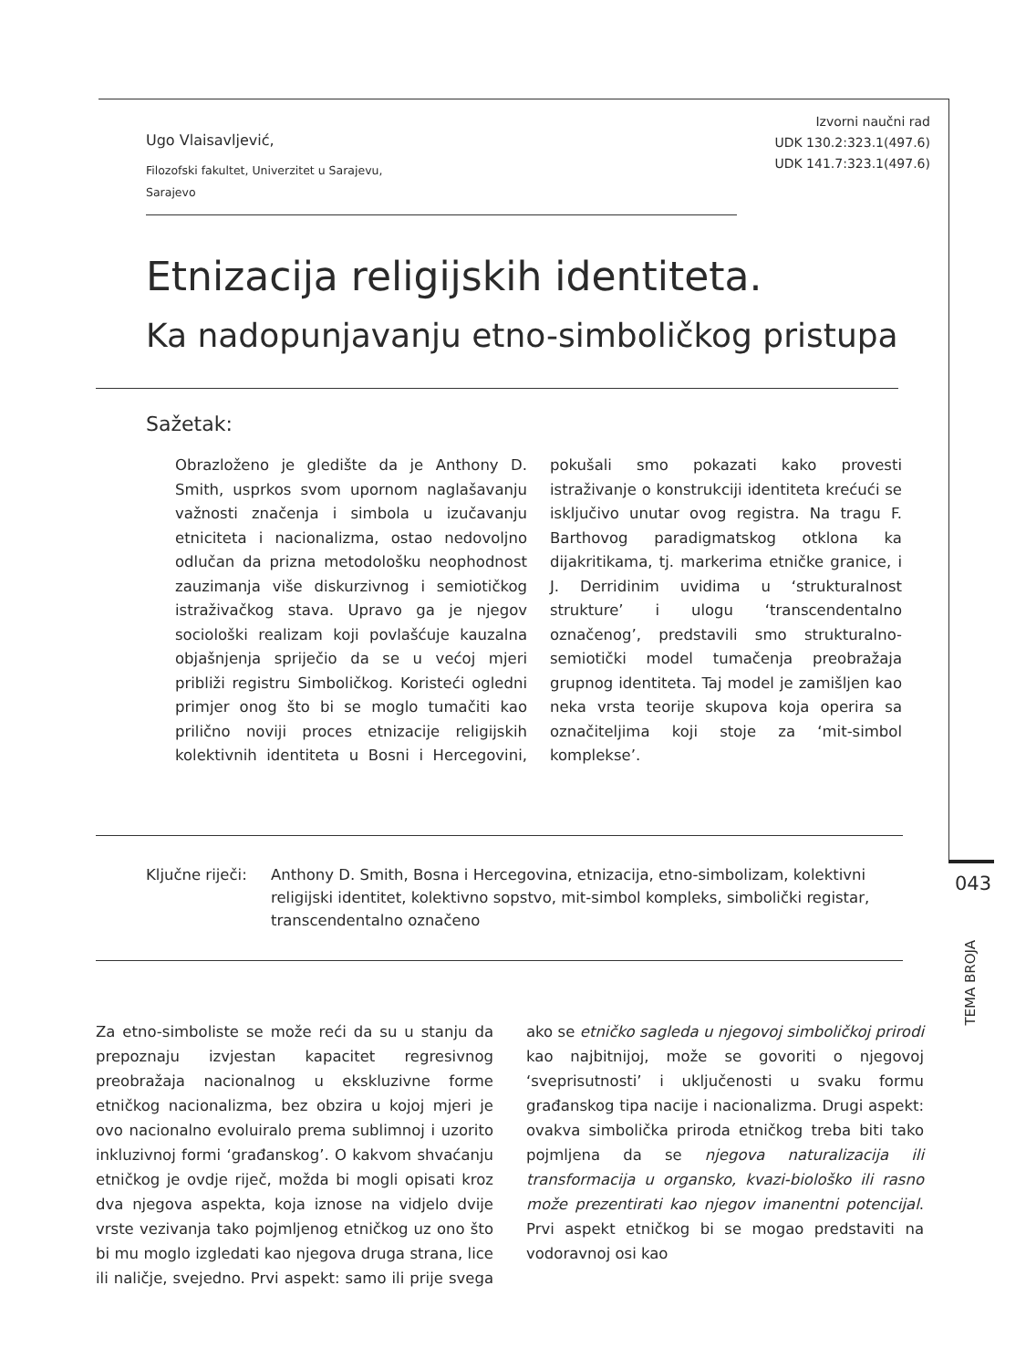Izvorni naučni rad
UDK 130.2:323.1(497.6)
UDK 141.7:323.1(497.6)
Ugo Vlaisavljević,
Filozofski fakultet, Univerzitet u Sarajevu,
Sarajevo
Etnizacija religijskih identiteta.
Ka nadopunjavanju etno-simboličkog pristupa
Sažetak:
Obrazloženo je gledište da je Anthony D. Smith, usprkos svom upornom naglašavanju važnosti značenja i simbola u izučavanju etniciteta i nacionalizma, ostao nedovoljno odlučan da prizna metodološku neophodnost zauzimanja više diskurzivnog i semiotičkog istraživačkog stava. Upravo ga je njegov sociološki realizam koji povlašćuje kauzalna objašnjenja spriječio da se u većoj mjeri približi registru Simboličkog. Koristeći ogledni primjer onog što bi se moglo tumačiti kao prilično noviji proces etnizacije religijskih kolektivnih identiteta u Bosni i Hercegovini, pokušali smo pokazati kako provesti istraživanje o konstrukciji identiteta krećući se isključivo unutar ovog registra. Na tragu F. Barthovog paradigmatskog otklona ka dijakritikama, tj. markerima etničke granice, i J. Derridinim uvidima u ‘strukturalnost strukture’ i ulogu ‘transcendentalno označenog’, predstavili smo strukturalno-semiotički model tumačenja preobražaja grupnog identiteta. Taj model je zamišljen kao neka vrsta teorije skupova koja operira sa označiteljima koji stoje za ‘mit-simbol komplekse’.
Ključne riječi:
Anthony D. Smith, Bosna i Hercegovina, etnizacija, etno-simbolizam, kolektivni religijski identitet, kolektivno sopstvo, mit-simbol kompleks, simbolički registar, transcendentalno označeno
043
TEMA BROJA
Za etno-simboliste se može reći da su u stanju da prepoznaju izvjestan kapacitet regresivnog preobražaja nacionalnog u ekskluzivne forme etničkog nacionalizma, bez obzira u kojoj mjeri je ovo nacionalno evoluiralo prema sublimnoj i uzorito inkluzivnoj formi ‘građanskog’. O kakvom shvaćanju etničkog je ovdje riječ, možda bi mogli opisati kroz dva njegova aspekta, koja iznose na vidjelo dvije vrste vezivanja tako pojmljenog etničkog uz ono što bi mu moglo izgledati kao njegova druga strana, lice ili naličje, svejedno. Prvi aspekt: samo ili prije svega ako se etničko sagleda u njegovoj simboličkoj prirodi kao najbitnijoj, može se govoriti o njegovoj ‘sveprisutnosti’ i uključenosti u svaku formu građanskog tipa nacije i nacionalizma. Drugi aspekt: ovakva simbolička priroda etničkog treba biti tako pojmljena da se njegova naturalizacija ili transformacija u organsko, kvazi-biološko ili rasno može prezentirati kao njegov imanentni potencijal. Prvi aspekt etničkog bi se mogao predstaviti na vodoravnoj osi kao